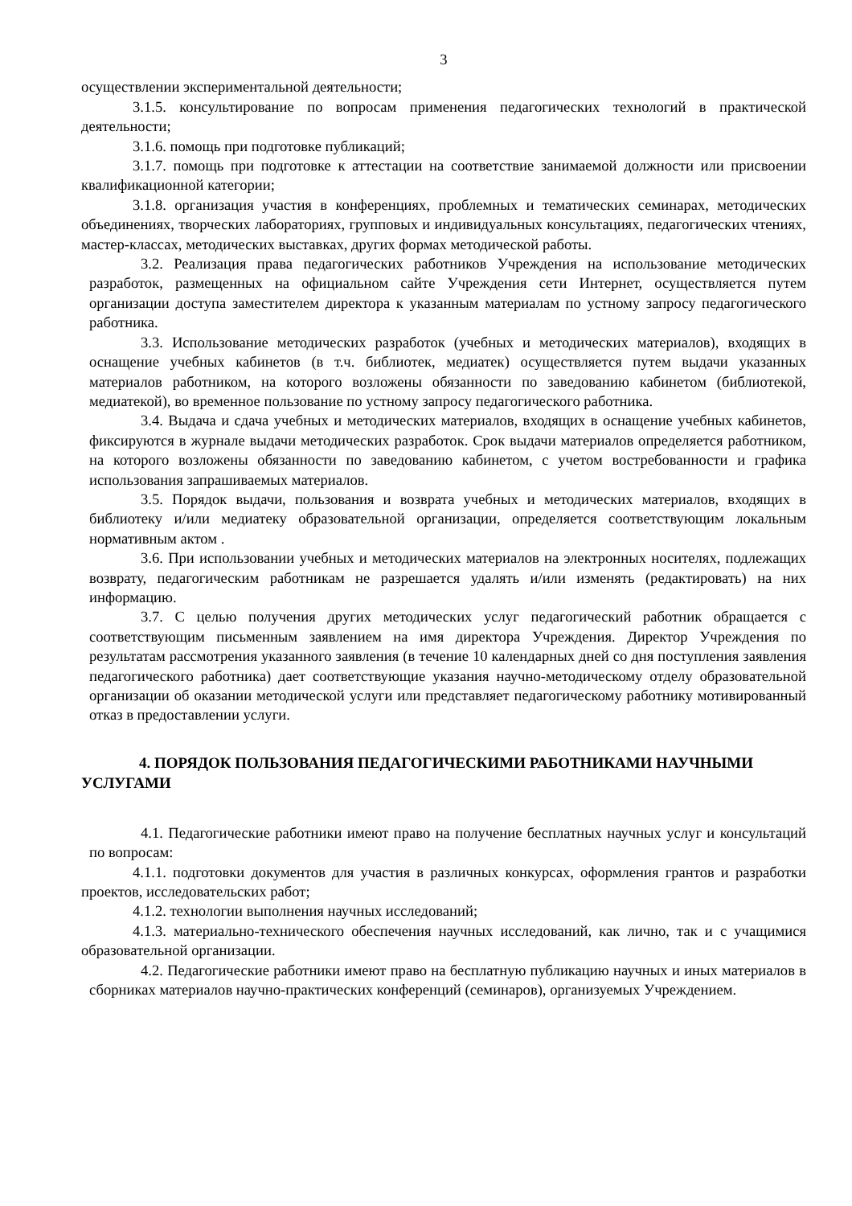3
осуществлении экспериментальной деятельности;
3.1.5. консультирование по вопросам применения педагогических технологий в практической деятельности;
3.1.6. помощь при подготовке публикаций;
3.1.7. помощь при подготовке к аттестации на соответствие занимаемой должности или присвоении квалификационной категории;
3.1.8. организация участия в конференциях, проблемных и тематических семинарах, методических объединениях, творческих лабораториях, групповых и индивидуальных консультациях, педагогических чтениях, мастер-классах, методических выставках, других формах методической работы.
3.2. Реализация права педагогических работников Учреждения на использование методических разработок, размещенных на официальном сайте Учреждения сети Интернет, осуществляется путем организации доступа заместителем директора к указанным материалам по устному запросу педагогического работника.
3.3. Использование методических разработок (учебных и методических материалов), входящих в оснащение учебных кабинетов (в т.ч. библиотек, медиатек) осуществляется путем выдачи указанных материалов работником, на которого возложены обязанности по заведованию кабинетом (библиотекой, медиатекой), во временное пользование по устному запросу педагогического работника.
3.4. Выдача и сдача учебных и методических материалов, входящих в оснащение учебных кабинетов, фиксируются в журнале выдачи методических разработок. Срок выдачи материалов определяется работником, на которого возложены обязанности по заведованию кабинетом, с учетом востребованности и графика использования запрашиваемых материалов.
3.5. Порядок выдачи, пользования и возврата учебных и методических материалов, входящих в библиотеку и/или медиатеку образовательной организации, определяется соответствующим локальным нормативным актом .
3.6. При использовании учебных и методических материалов на электронных носителях, подлежащих возврату, педагогическим работникам не разрешается удалять и/или изменять (редактировать) на них информацию.
3.7. С целью получения других методических услуг педагогический работник обращается с соответствующим письменным заявлением на имя директора Учреждения. Директор Учреждения по результатам рассмотрения указанного заявления (в течение 10 календарных дней со дня поступления заявления педагогического работника) дает соответствующие указания научно-методическому отделу образовательной организации об оказании методической услуги или представляет педагогическому работнику мотивированный отказ в предоставлении услуги.
4. ПОРЯДОК ПОЛЬЗОВАНИЯ ПЕДАГОГИЧЕСКИМИ РАБОТНИКАМИ НАУЧНЫМИ УСЛУГАМИ
4.1. Педагогические работники имеют право на получение бесплатных научных услуг и консультаций по вопросам:
4.1.1. подготовки документов для участия в различных конкурсах, оформления грантов и разработки проектов, исследовательских работ;
4.1.2. технологии выполнения научных исследований;
4.1.3. материально-технического обеспечения научных исследований, как лично, так и с учащимися образовательной организации.
4.2. Педагогические работники имеют право на бесплатную публикацию научных и иных материалов в сборниках материалов научно-практических конференций (семинаров), организуемых Учреждением.